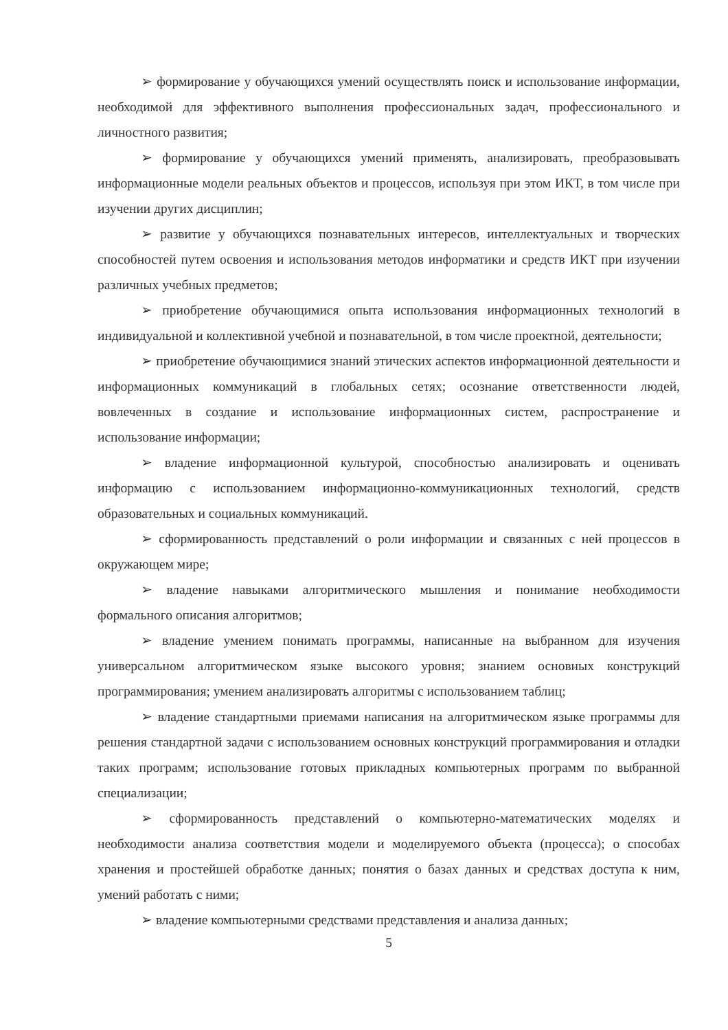➢ формирование у обучающихся умений осуществлять поиск и использование информации, необходимой для эффективного выполнения профессиональных задач, профессионального и личностного развития;
➢ формирование у обучающихся умений применять, анализировать, преобразовывать информационные модели реальных объектов и процессов, используя при этом ИКТ, в том числе при изучении других дисциплин;
➢ развитие у обучающихся познавательных интересов, интеллектуальных и творческих способностей путем освоения и использования методов информатики и средств ИКТ при изучении различных учебных предметов;
➢ приобретение обучающимися опыта использования информационных технологий в индивидуальной и коллективной учебной и познавательной, в том числе проектной, деятельности;
➢ приобретение обучающимися знаний этических аспектов информационной деятельности и информационных коммуникаций в глобальных сетях; осознание ответственности людей, вовлеченных в создание и использование информационных систем, распространение и использование информации;
➢ владение информационной культурой, способностью анализировать и оценивать информацию с использованием информационно-коммуникационных технологий, средств образовательных и социальных коммуникаций.
➢ сформированность представлений о роли информации и связанных с ней процессов в окружающем мире;
➢ владение навыками алгоритмического мышления и понимание необходимости формального описания алгоритмов;
➢ владение умением понимать программы, написанные на выбранном для изучения универсальном алгоритмическом языке высокого уровня; знанием основных конструкций программирования; умением анализировать алгоритмы с использованием таблиц;
➢ владение стандартными приемами написания на алгоритмическом языке программы для решения стандартной задачи с использованием основных конструкций программирования и отладки таких программ; использование готовых прикладных компьютерных программ по выбранной специализации;
➢ сформированность представлений о компьютерно-математических моделях и необходимости анализа соответствия модели и моделируемого объекта (процесса); о способах хранения и простейшей обработке данных; понятия о базах данных и средствах доступа к ним, умений работать с ними;
➢ владение компьютерными средствами представления и анализа данных;
5